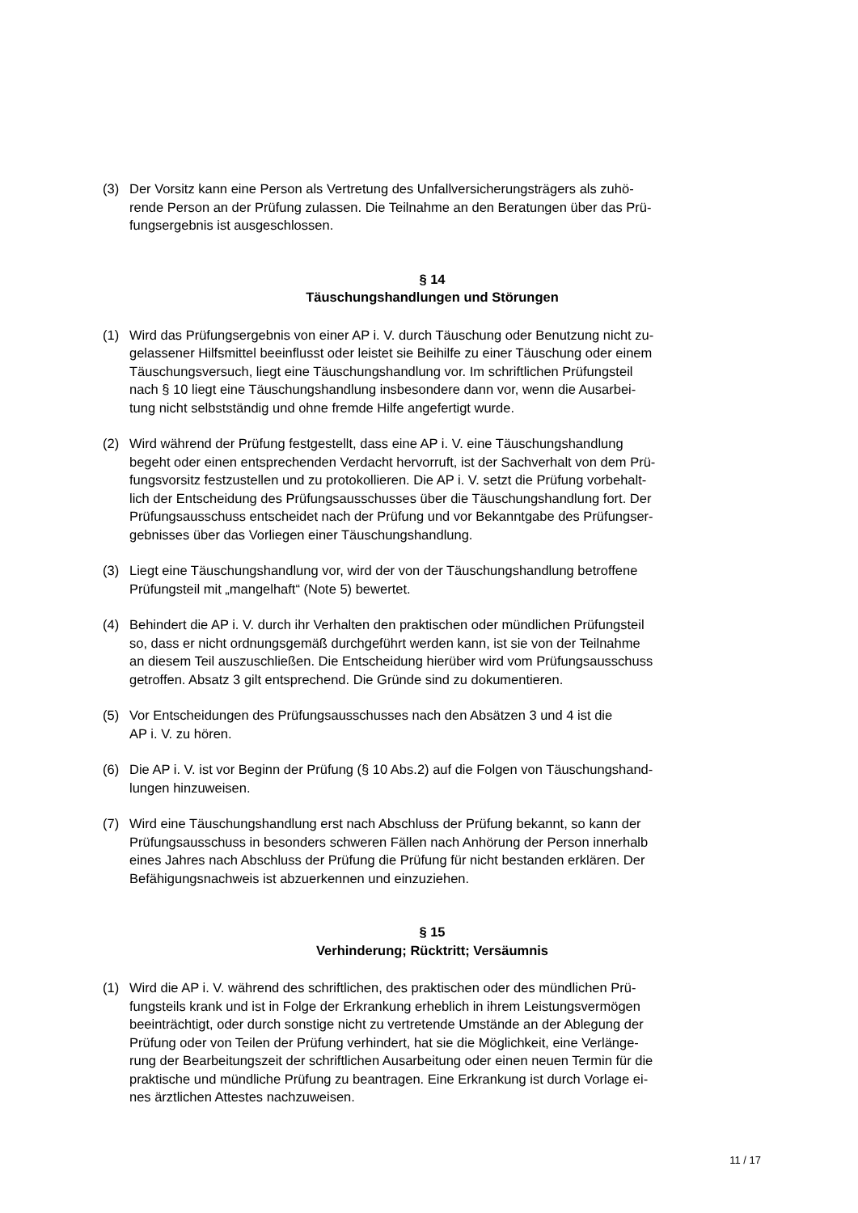(3) Der Vorsitz kann eine Person als Vertretung des Unfallversicherungsträgers als zuhö-
rende Person an der Prüfung zulassen. Die Teilnahme an den Beratungen über das Prü-
fungsergebnis ist ausgeschlossen.
§ 14
Täuschungshandlungen und Störungen
(1) Wird das Prüfungsergebnis von einer AP i. V. durch Täuschung oder Benutzung nicht zu-
gelassener Hilfsmittel beeinflusst oder leistet sie Beihilfe zu einer Täuschung oder einem
Täuschungsversuch, liegt eine Täuschungshandlung vor. Im schriftlichen Prüfungsteil
nach § 10 liegt eine Täuschungshandlung insbesondere dann vor, wenn die Ausarbei-
tung nicht selbstständig und ohne fremde Hilfe angefertigt wurde.
(2) Wird während der Prüfung festgestellt, dass eine AP i. V. eine Täuschungshandlung
begeht oder einen entsprechenden Verdacht hervorruft, ist der Sachverhalt von dem Prü-
fungsvorsitz festzustellen und zu protokollieren. Die AP i. V. setzt die Prüfung vorbehalt-
lich der Entscheidung des Prüfungsausschusses über die Täuschungshandlung fort. Der
Prüfungsausschuss entscheidet nach der Prüfung und vor Bekanntgabe des Prüfungser-
gebnisses über das Vorliegen einer Täuschungshandlung.
(3) Liegt eine Täuschungshandlung vor, wird der von der Täuschungshandlung betroffene
Prüfungsteil mit „mangelhaft“ (Note 5) bewertet.
(4) Behindert die AP i. V. durch ihr Verhalten den praktischen oder mündlichen Prüfungsteil
so, dass er nicht ordnungsgemäß durchgeführt werden kann, ist sie von der Teilnahme
an diesem Teil auszuschließen. Die Entscheidung hierüber wird vom Prüfungsausschuss
getroffen. Absatz 3 gilt entsprechend. Die Gründe sind zu dokumentieren.
(5) Vor Entscheidungen des Prüfungsausschusses nach den Absätzen 3 und 4 ist die
AP i. V. zu hören.
(6) Die AP i. V. ist vor Beginn der Prüfung (§ 10 Abs.2) auf die Folgen von Täuschungshand-
lungen hinzuweisen.
(7) Wird eine Täuschungshandlung erst nach Abschluss der Prüfung bekannt, so kann der
Prüfungsausschuss in besonders schweren Fällen nach Anhörung der Person innerhalb
eines Jahres nach Abschluss der Prüfung die Prüfung für nicht bestanden erklären. Der
Befähigungsnachweis ist abzuerkennen und einzuziehen.
§ 15
Verhinderung; Rücktritt; Versäumnis
(1) Wird die AP i. V. während des schriftlichen, des praktischen oder des mündlichen Prü-
fungsteils krank und ist in Folge der Erkrankung erheblich in ihrem Leistungsvermögen
beeinträchtigt, oder durch sonstige nicht zu vertretende Umstände an der Ablegung der
Prüfung oder von Teilen der Prüfung verhindert, hat sie die Möglichkeit, eine Verlänge-
rung der Bearbeitungszeit der schriftlichen Ausarbeitung oder einen neuen Termin für die
praktische und mündliche Prüfung zu beantragen. Eine Erkrankung ist durch Vorlage ei-
nes ärztlichen Attestes nachzuweisen.
11 / 17